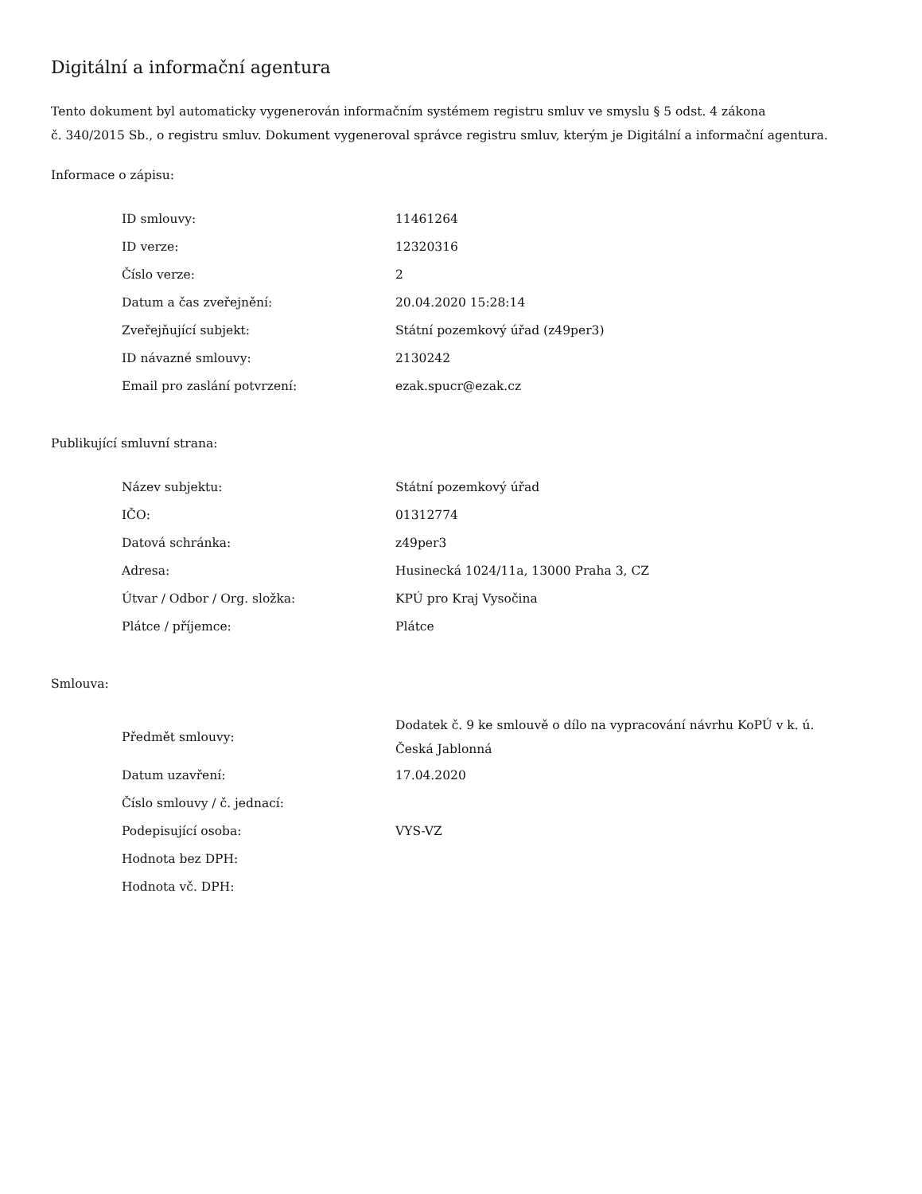Digitální a informační agentura
Tento dokument byl automaticky vygenerován informačním systémem registru smluv ve smyslu § 5 odst. 4 zákona
č. 340/2015 Sb., o registru smluv. Dokument vygeneroval správce registru smluv, kterým je Digitální a informační agentura.
Informace o zápisu:
| ID smlouvy: | 11461264 |
| ID verze: | 12320316 |
| Číslo verze: | 2 |
| Datum a čas zveřejnění: | 20.04.2020 15:28:14 |
| Zveřejňující subjekt: | Státní pozemkový úřad (z49per3) |
| ID návazné smlouvy: | 2130242 |
| Email pro zaslání potvrzení: | ezak.spucr@ezak.cz |
Publikující smluvní strana:
| Název subjektu: | Státní pozemkový úřad |
| IČO: | 01312774 |
| Datová schránka: | z49per3 |
| Adresa: | Husinecká 1024/11a, 13000 Praha 3, CZ |
| Útvar / Odbor / Org. složka: | KPÚ pro Kraj Vysočina |
| Plátce / příjemce: | Plátce |
Smlouva:
| Předmět smlouvy: | Dodatek č. 9 ke smlouvě o dílo na vypracování návrhu KoPÚ v k. ú. Česká Jablonná |
| Datum uzavření: | 17.04.2020 |
| Číslo smlouvy / č. jednací: | |
| Podepisující osoba: | VYS-VZ |
| Hodnota bez DPH: | |
| Hodnota vč. DPH: | |